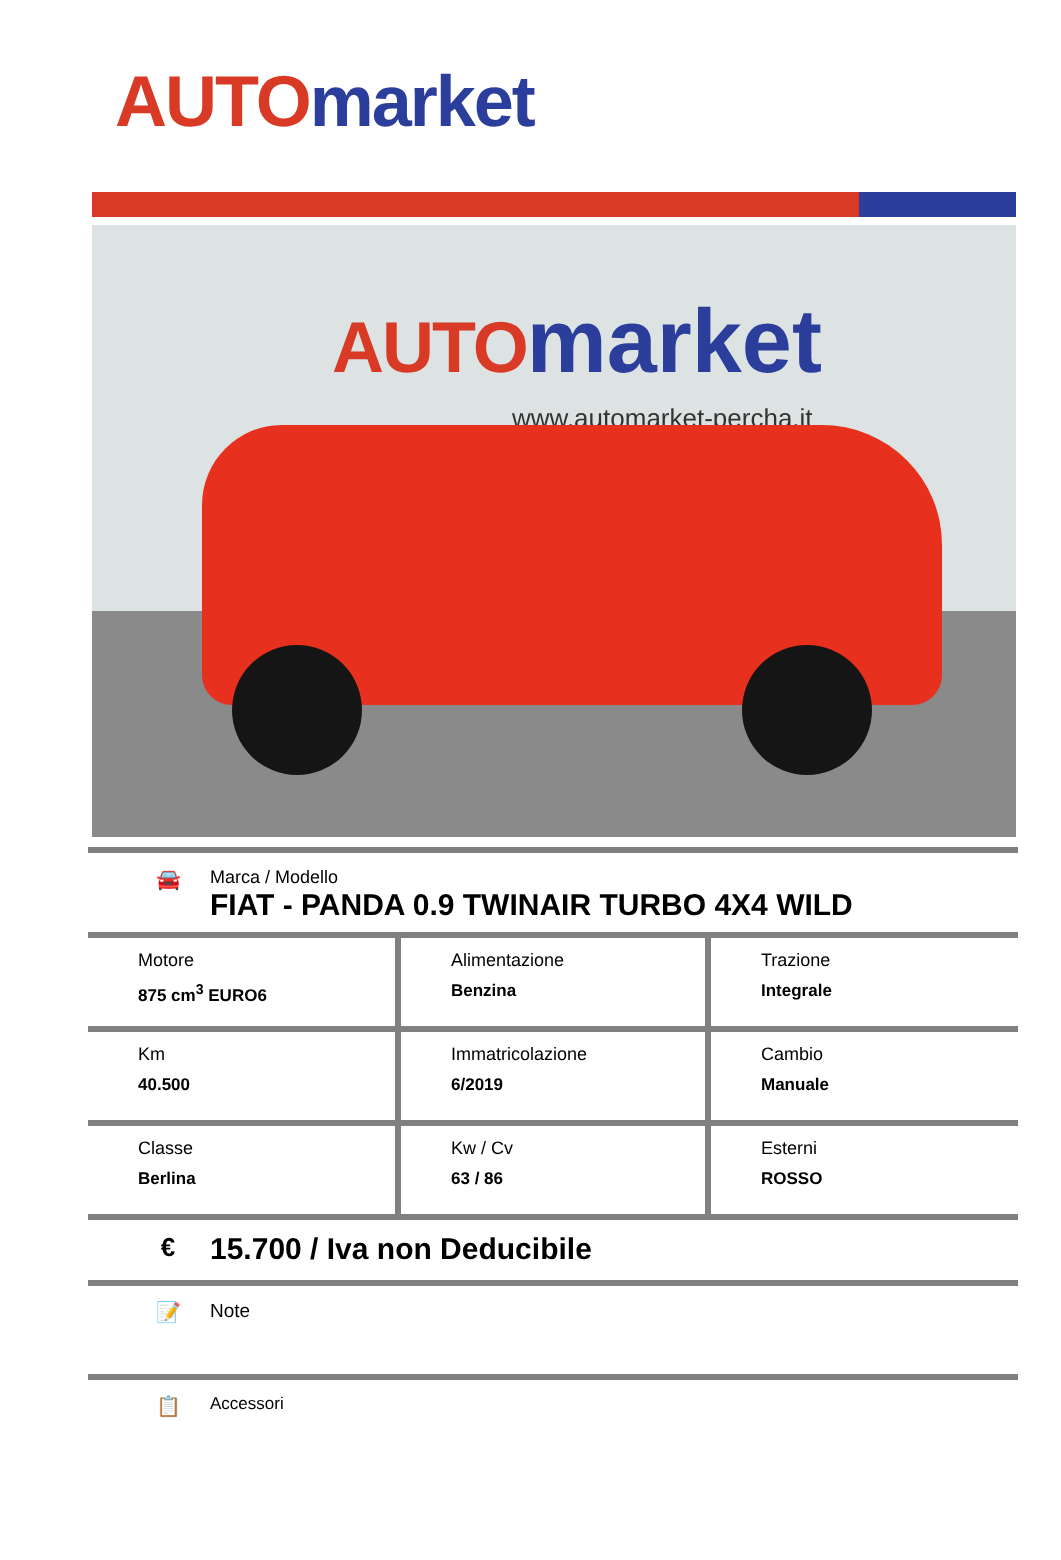AUTO market
AUTO market
www.automarket-percha.it
🚘 Marca / Modello
FIAT - PANDA 0.9 TWINAIR TURBO 4X4 WILD
| Motore 875 cm<sup>3</sup> EURO6 | Alimentazione Benzina | Trazione Integrale |
| Km 40.500 | Immatricolazione 6/2019 | Cambio Manuale |
| Classe Berlina | Kw / Cv 63 / 86 | Esterni ROSSO |
€
15.700 / Iva non Deducibile
📝 Note
📋
Accessori